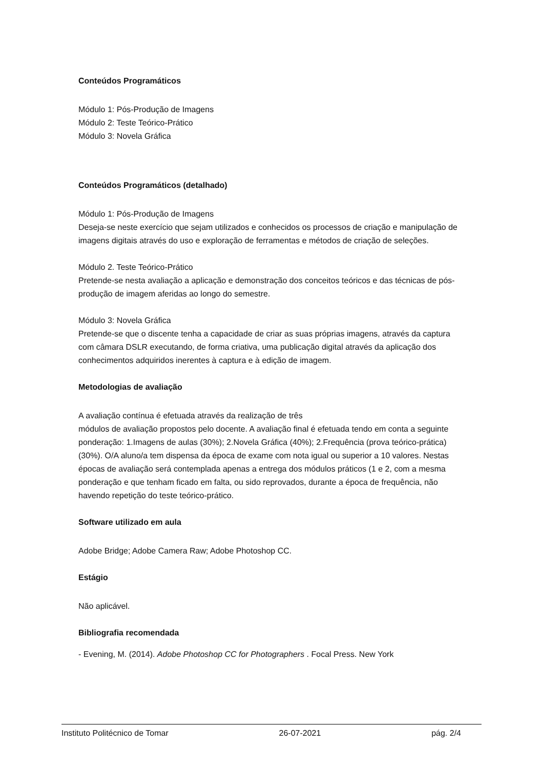Conteúdos Programáticos
Módulo 1: Pós-Produção de Imagens
Módulo 2: Teste Teórico-Prático
Módulo 3: Novela Gráfica
Conteúdos Programáticos (detalhado)
Módulo 1: Pós-Produção de Imagens
Deseja-se neste exercício que sejam utilizados e conhecidos os processos de criação e manipulação de imagens digitais através do uso e exploração de ferramentas e métodos de criação de seleções.
Módulo 2. Teste Teórico-Prático
Pretende-se nesta avaliação a aplicação e demonstração dos conceitos teóricos e das técnicas de pós-produção de imagem aferidas ao longo do semestre.
Módulo 3: Novela Gráfica
Pretende-se que o discente tenha a capacidade de criar as suas próprias imagens, através da captura com câmara DSLR executando, de forma criativa, uma publicação digital através da aplicação dos conhecimentos adquiridos inerentes à captura e à edição de imagem.
Metodologias de avaliação
A avaliação contínua é efetuada através da realização de três
módulos de avaliação propostos pelo docente. A avaliação final é efetuada tendo em conta a seguinte ponderação: 1.Imagens de aulas (30%); 2.Novela Gráfica (40%); 2.Frequência (prova teórico-prática) (30%). O/A aluno/a tem dispensa da época de exame com nota igual ou superior a 10 valores. Nestas épocas de avaliação será contemplada apenas a entrega dos módulos práticos (1 e 2, com a mesma ponderação e que tenham ficado em falta, ou sido reprovados, durante a época de frequência, não havendo repetição do teste teórico-prático.
Software utilizado em aula
Adobe Bridge; Adobe Camera Raw; Adobe Photoshop CC.
Estágio
Não aplicável.
Bibliografia recomendada
- Evening, M. (2014). Adobe Photoshop CC for Photographers . Focal Press. New York
Instituto Politécnico de Tomar 26-07-2021 pág. 2/4